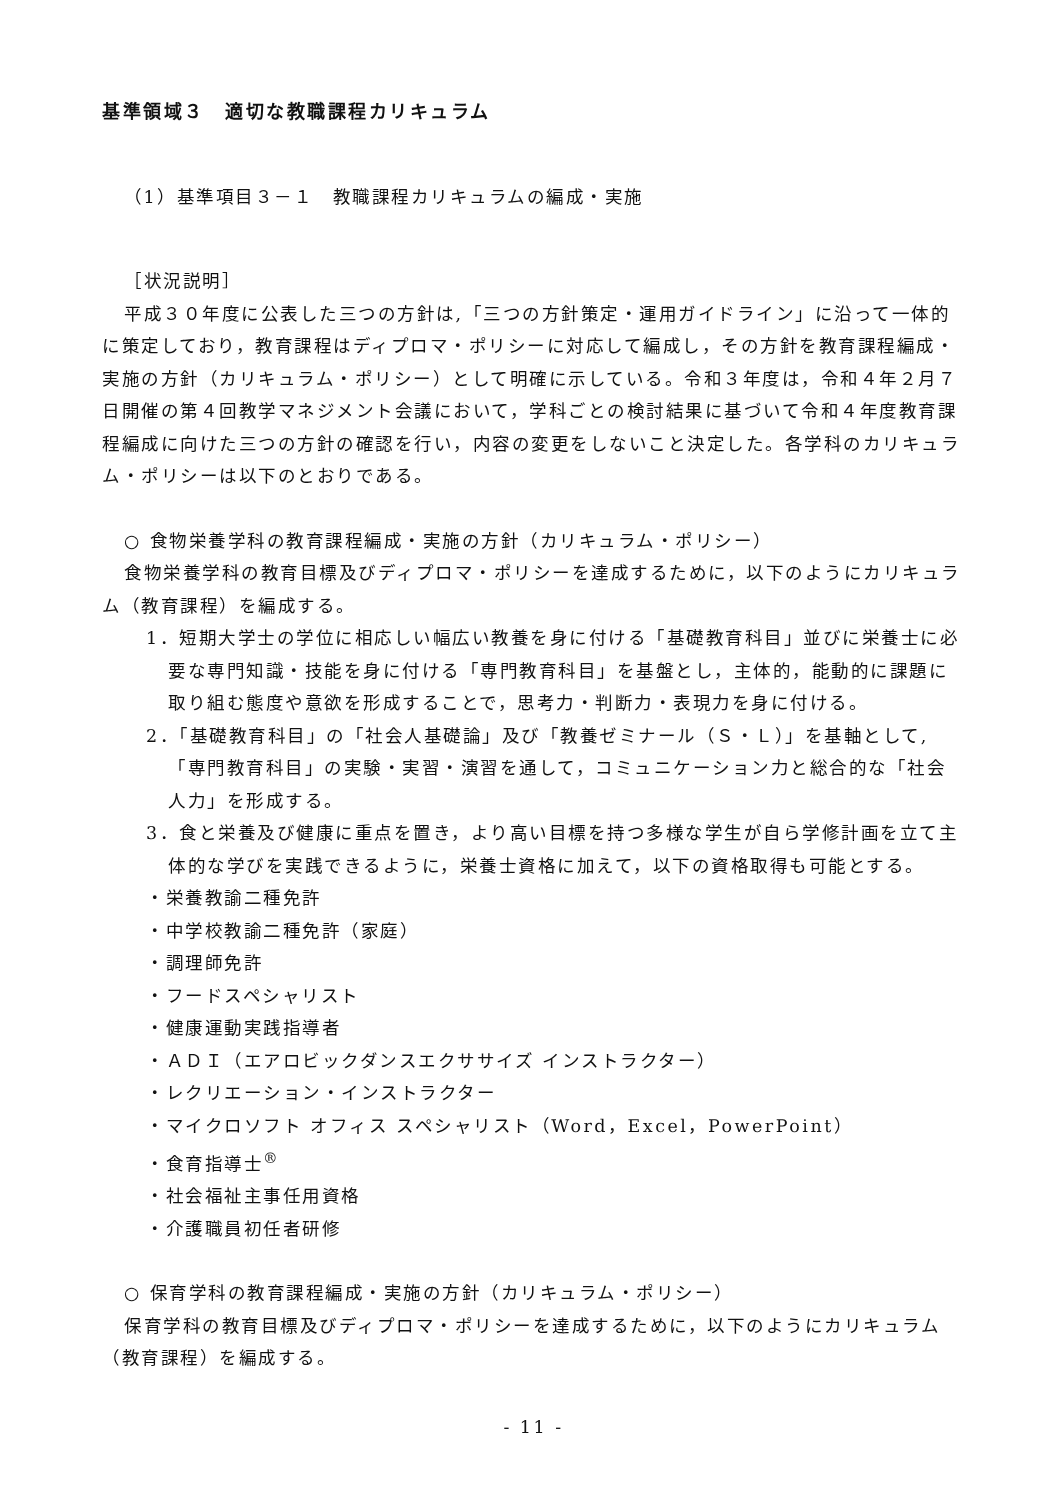基準領域３　適切な教職課程カリキュラム
（1）基準項目３－１　教職課程カリキュラムの編成・実施
［状況説明］
平成３０年度に公表した三つの方針は,「三つの方針策定・運用ガイドライン」に沿って一体的に策定しており，教育課程はディプロマ・ポリシーに対応して編成し，その方針を教育課程編成・実施の方針（カリキュラム・ポリシー）として明確に示している。令和３年度は，令和４年２月７日開催の第４回教学マネジメント会議において，学科ごとの検討結果に基づいて令和４年度教育課程編成に向けた三つの方針の確認を行い，内容の変更をしないこと決定した。各学科のカリキュラム・ポリシーは以下のとおりである。
○ 食物栄養学科の教育課程編成・実施の方針（カリキュラム・ポリシー）
食物栄養学科の教育目標及びディプロマ・ポリシーを達成するために，以下のようにカリキュラム（教育課程）を編成する。
1．短期大学士の学位に相応しい幅広い教養を身に付ける「基礎教育科目」並びに栄養士に必要な専門知識・技能を身に付ける「専門教育科目」を基盤とし，主体的，能動的に課題に取り組む態度や意欲を形成することで，思考力・判断力・表現力を身に付ける。
2．「基礎教育科目」の「社会人基礎論」及び「教養ゼミナール（Ｓ・Ｌ）」を基軸として,「専門教育科目」の実験・実習・演習を通して，コミュニケーション力と総合的な「社会人力」を形成する。
3．食と栄養及び健康に重点を置き，より高い目標を持つ多様な学生が自ら学修計画を立て主体的な学びを実践できるように，栄養士資格に加えて，以下の資格取得も可能とする。
・栄養教諭二種免許
・中学校教諭二種免許（家庭）
・調理師免許
・フードスペシャリスト
・健康運動実践指導者
・ＡＤＩ（エアロビックダンスエクササイズ インストラクター）
・レクリエーション・インストラクター
・マイクロソフト オフィス スペシャリスト（Word，Excel，PowerPoint）
・食育指導士<sup>®</sup>
・社会福祉主事任用資格
・介護職員初任者研修
○ 保育学科の教育課程編成・実施の方針（カリキュラム・ポリシー）
保育学科の教育目標及びディプロマ・ポリシーを達成するために，以下のようにカリキュラム（教育課程）を編成する。
- 11 -